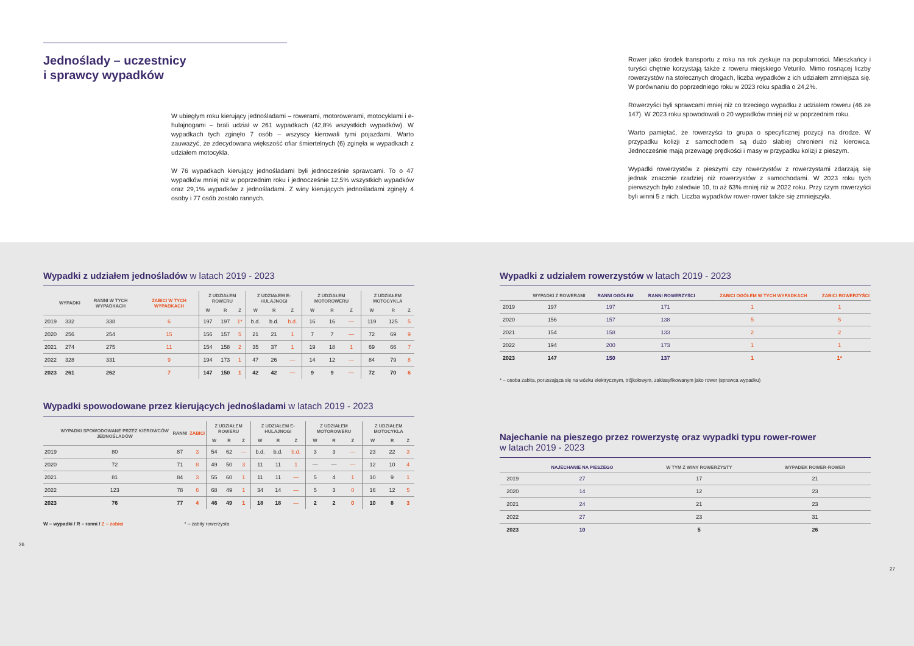Jednoślady – uczestnicy
i sprawcy wypadków
W ubiegłym roku kierujący jednośladami – rowerami, motorowerami, motocyklami i e-hulajnogami – brali udział w 261 wypadkach (42,8% wszystkich wypadków). W wypadkach tych zginęło 7 osób – wszyscy kierowali tymi pojazdami. Warto zauważyć, że zdecydowana większość ofiar śmiertelnych (6) zginęła w wypadkach z udziałem motocykla.
W 76 wypadkach kierujący jednośladami byli jednocześnie sprawcami. To o 47 wypadków mniej niż w poprzednim roku i jednocześnie 12,5% wszystkich wypadków oraz 29,1% wypadków z jednośladami. Z winy kierujących jednośladami zginęły 4 osoby i 77 osób zostało rannych.
Rower jako środek transportu z roku na rok zyskuje na popularności. Mieszkańcy i turyści chętnie korzystają także z roweru miejskiego Veturilo. Mimo rosnącej liczby rowerzystów na stołecznych drogach, liczba wypadków z ich udziałem zmniejsza się. W porównaniu do poprzedniego roku w 2023 roku spadła o 24,2%.
Rowerzyści byli sprawcami mniej niż co trzeciego wypadku z udziałem roweru (46 ze 147). W 2023 roku spowodowali o 20 wypadków mniej niż w poprzednim roku.
Warto pamiętać, że rowerzyści to grupa o specyficznej pozycji na drodze. W przypadku kolizji z samochodem są dużo słabiej chronieni niż kierowca. Jednocześnie mają przewagę prędkości i masy w przypadku kolizji z pieszym.
Wypadki rowerzystów z pieszymi czy rowerzystów z rowerzystami zdarzają się jednak znacznie rzadziej niż rowerzystów z samochodami. W 2023 roku tych pierwszych było zaledwie 10, to aż 63% mniej niż w 2022 roku. Przy czym rowerzyści byli winni 5 z nich. Liczba wypadków rower-rower także się zmniejszyła.
Wypadki z udziałem jednośladów w latach 2019 - 2023
| | WYPADKI | RANNI W TYCH WYPADKACH | ZABICI W TYCH WYPADKACH | Z UDZIAŁEM ROWERU | | | Z UDZIAŁEM E-HULAJNOGI | | | Z UDZIAŁEM MOTOROWERU | | | Z UDZIAŁEM MOTOCYKLA | | |
| --- | --- | --- | --- | --- | --- | --- | --- | --- | --- | --- | --- | --- | --- | --- | --- |
| | | | | W | R | Z | W | R | Z | W | R | Z | W | R | Z |
| 2019 | 332 | 338 | 6 | 197 | 197 | 1* | b.d. | b.d. | b.d. | 16 | 16 | — | 119 | 125 | 5 |
| 2020 | 256 | 254 | 15 | 156 | 157 | 5 | 21 | 21 | 1 | 7 | 7 | — | 72 | 69 | 9 |
| 2021 | 274 | 275 | 11 | 154 | 158 | 2 | 35 | 37 | 1 | 19 | 18 | 1 | 69 | 66 | 7 |
| 2022 | 328 | 331 | 9 | 194 | 173 | 1 | 47 | 26 | — | 14 | 12 | — | 84 | 79 | 8 |
| 2023 | 261 | 262 | 7 | 147 | 150 | 1 | 42 | 42 | — | 9 | 9 | — | 72 | 70 | 6 |
Wypadki spowodowane przez kierujących jednośladami w latach 2019 - 2023
| | WYPADKI SPOWODOWANE PRZEZ KIEROWCÓW JEDNOŚLADÓW | RANNI | ZABICI | Z UDZIAŁEM ROWERU | | | Z UDZIAŁEM E-HULAJNOGI | | | Z UDZIAŁEM MOTOROWERU | | | Z UDZIAŁEM MOTOCYKLA | | |
| --- | --- | --- | --- | --- | --- | --- | --- | --- | --- | --- | --- | --- | --- | --- | --- |
| | | | | W | R | Z | W | R | Z | W | R | Z | W | R | Z |
| 2019 | 80 | 87 | 3 | 54 | 62 | — | b.d. | b.d. | b.d. | 3 | 3 | — | 23 | 22 | 3 |
| 2020 | 72 | 71 | 8 | 49 | 50 | 3 | 11 | 11 | 1 | — | — | — | 12 | 10 | 4 |
| 2021 | 81 | 84 | 3 | 55 | 60 | 1 | 11 | 11 | — | 5 | 4 | 1 | 10 | 9 | 1 |
| 2022 | 123 | 78 | 6 | 68 | 49 | 1 | 34 | 14 | — | 5 | 3 | 0 | 16 | 12 | 5 |
| 2023 | 76 | 77 | 4 | 46 | 49 | 1 | 18 | 18 | — | 2 | 2 | 0 | 10 | 8 | 3 |
W – wypadki / R – ranni / Z – zabici * – zabity rowerzysta
26
Wypadki z udziałem rowerzystów w latach 2019 - 2023
| | WYPADKI Z ROWERAMI | RANNI OGÓŁEM | RANNI ROWERZYŚCI | ZABICI OGÓŁEM W TYCH WYPADKACH | ZABICI ROWERZYŚCI |
| --- | --- | --- | --- | --- | --- |
| 2019 | 197 | 197 | 171 | 1 | 1 |
| 2020 | 156 | 157 | 138 | 5 | 5 |
| 2021 | 154 | 158 | 133 | 2 | 2 |
| 2022 | 194 | 200 | 173 | 1 | 1 |
| 2023 | 147 | 150 | 137 | 1 | 1* |
* – osoba zabita, poruszająca się na wózku elektrycznym, trójkołowym, zaklasyfikowanym jako rower (sprawca wypadku)
Najechanie na pieszego przez rowerzystę oraz wypadki typu rower-rower
w latach 2019 - 2023
| | NAJECHANIE NA PIESZEGO | W TYM Z WINY ROWERZYSTY | WYPADEK ROWER-ROWER |
| --- | --- | --- | --- |
| 2019 | 27 | 17 | 21 |
| 2020 | 14 | 12 | 23 |
| 2021 | 24 | 21 | 23 |
| 2022 | 27 | 23 | 31 |
| 2023 | 10 | 5 | 26 |
27